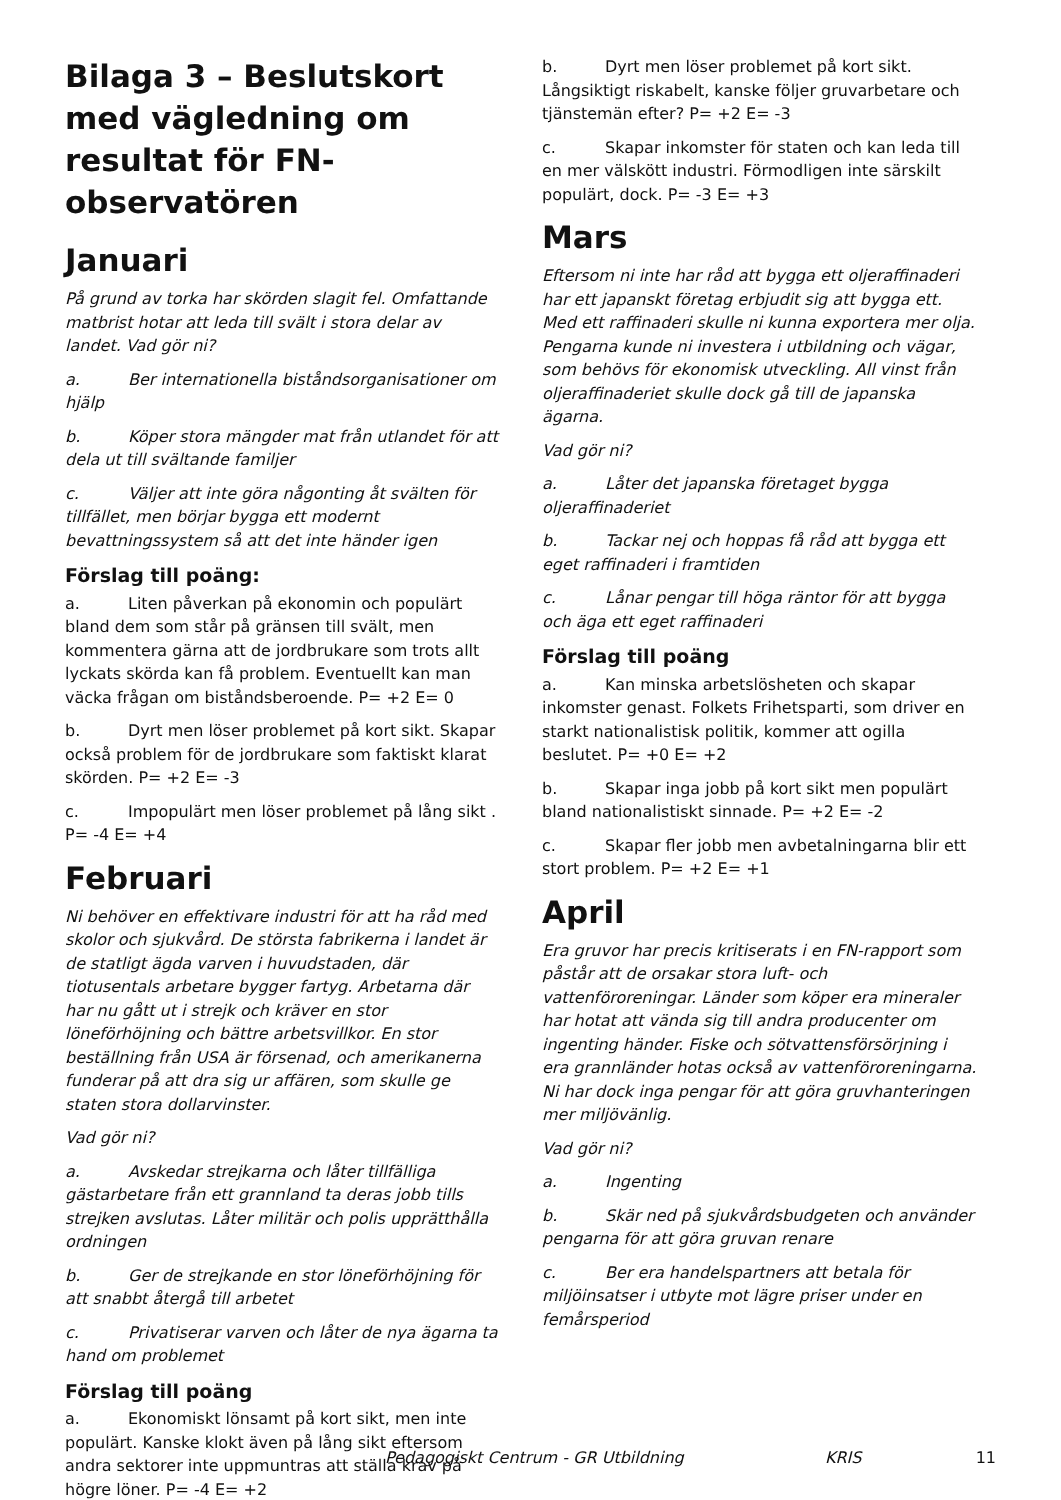Bilaga 3 – Beslutskort med vägledning om resultat för FN-observatören
Januari
På grund av torka har skörden slagit fel. Omfattande matbrist hotar att leda till svält i stora delar av landet. Vad gör ni?
a. Ber internationella biståndsorganisationer om hjälp
b. Köper stora mängder mat från utlandet för att dela ut till svältande familjer
c. Väljer att inte göra någonting åt svälten för tillfället, men börjar bygga ett modernt bevattningssystem så att det inte händer igen
Förslag till poäng:
a. Liten påverkan på ekonomin och populärt bland dem som står på gränsen till svält, men kommentera gärna att de jordbrukare som trots allt lyckats skörda kan få problem. Eventuellt kan man väcka frågan om biståndsberoende. P= +2 E= 0
b. Dyrt men löser problemet på kort sikt. Skapar också problem för de jordbrukare som faktiskt klarat skörden. P= +2 E= -3
c. Impopulärt men löser problemet på lång sikt . P= -4 E= +4
Februari
Ni behöver en effektivare industri för att ha råd med skolor och sjukvård. De största fabrikerna i landet är de statligt ägda varven i huvudstaden, där tiotusentals arbetare bygger fartyg. Arbetarna där har nu gått ut i strejk och kräver en stor löneförhöjning och bättre arbetsvillkor. En stor beställning från USA är försenad, och amerikanerna funderar på att dra sig ur affären, som skulle ge staten stora dollarvinster.
Vad gör ni?
a. Avskedar strejkarna och låter tillfälliga gästarbetare från ett grannland ta deras jobb tills strejken avslutas. Låter militär och polis upprätthålla ordningen
b. Ger de strejkande en stor löneförhöjning för att snabbt återgå till arbetet
c. Privatiserar varven och låter de nya ägarna ta hand om problemet
Förslag till poäng
a. Ekonomiskt lönsamt på kort sikt, men inte populärt. Kanske klokt även på lång sikt eftersom andra sektorer inte uppmuntras att ställa krav på högre löner. P= -4 E= +2
b. Dyrt men löser problemet på kort sikt. Långsiktigt riskabelt, kanske följer gruvarbetare och tjänstemän efter? P= +2 E= -3
c. Skapar inkomster för staten och kan leda till en mer välskött industri. Förmodligen inte särskilt populärt, dock. P= -3 E= +3
Mars
Eftersom ni inte har råd att bygga ett oljeraffinaderi har ett japanskt företag erbjudit sig att bygga ett. Med ett raffinaderi skulle ni kunna exportera mer olja. Pengarna kunde ni investera i utbildning och vägar, som behövs för ekonomisk utveckling. All vinst från oljeraffinaderiet skulle dock gå till de japanska ägarna.
Vad gör ni?
a. Låter det japanska företaget bygga oljeraffinaderiet
b. Tackar nej och hoppas få råd att bygga ett eget raffinaderi i framtiden
c. Lånar pengar till höga räntor för att bygga och äga ett eget raffinaderi
Förslag till poäng
a. Kan minska arbetslösheten och skapar inkomster genast. Folkets Frihetsparti, som driver en starkt nationalistisk politik, kommer att ogilla beslutet. P= +0 E= +2
b. Skapar inga jobb på kort sikt men populärt bland nationalistiskt sinnade. P= +2 E= -2
c. Skapar fler jobb men avbetalningarna blir ett stort problem. P= +2 E= +1
April
Era gruvor har precis kritiserats i en FN-rapport som påstår att de orsakar stora luft- och vattenföroreningar. Länder som köper era mineraler har hotat att vända sig till andra producenter om ingenting händer. Fiske och sötvattensförsörjning i era grannländer hotas också av vattenföroreningarna. Ni har dock inga pengar för att göra gruvhanteringen mer miljövänlig.
Vad gör ni?
a. Ingenting
b. Skär ned på sjukvårdsbudgeten och använder pengarna för att göra gruvan renare
c. Ber era handelspartners att betala för miljöinsatser i utbyte mot lägre priser under en femårsperiod
Pedagogiskt Centrum - GR Utbildning KRIS 11